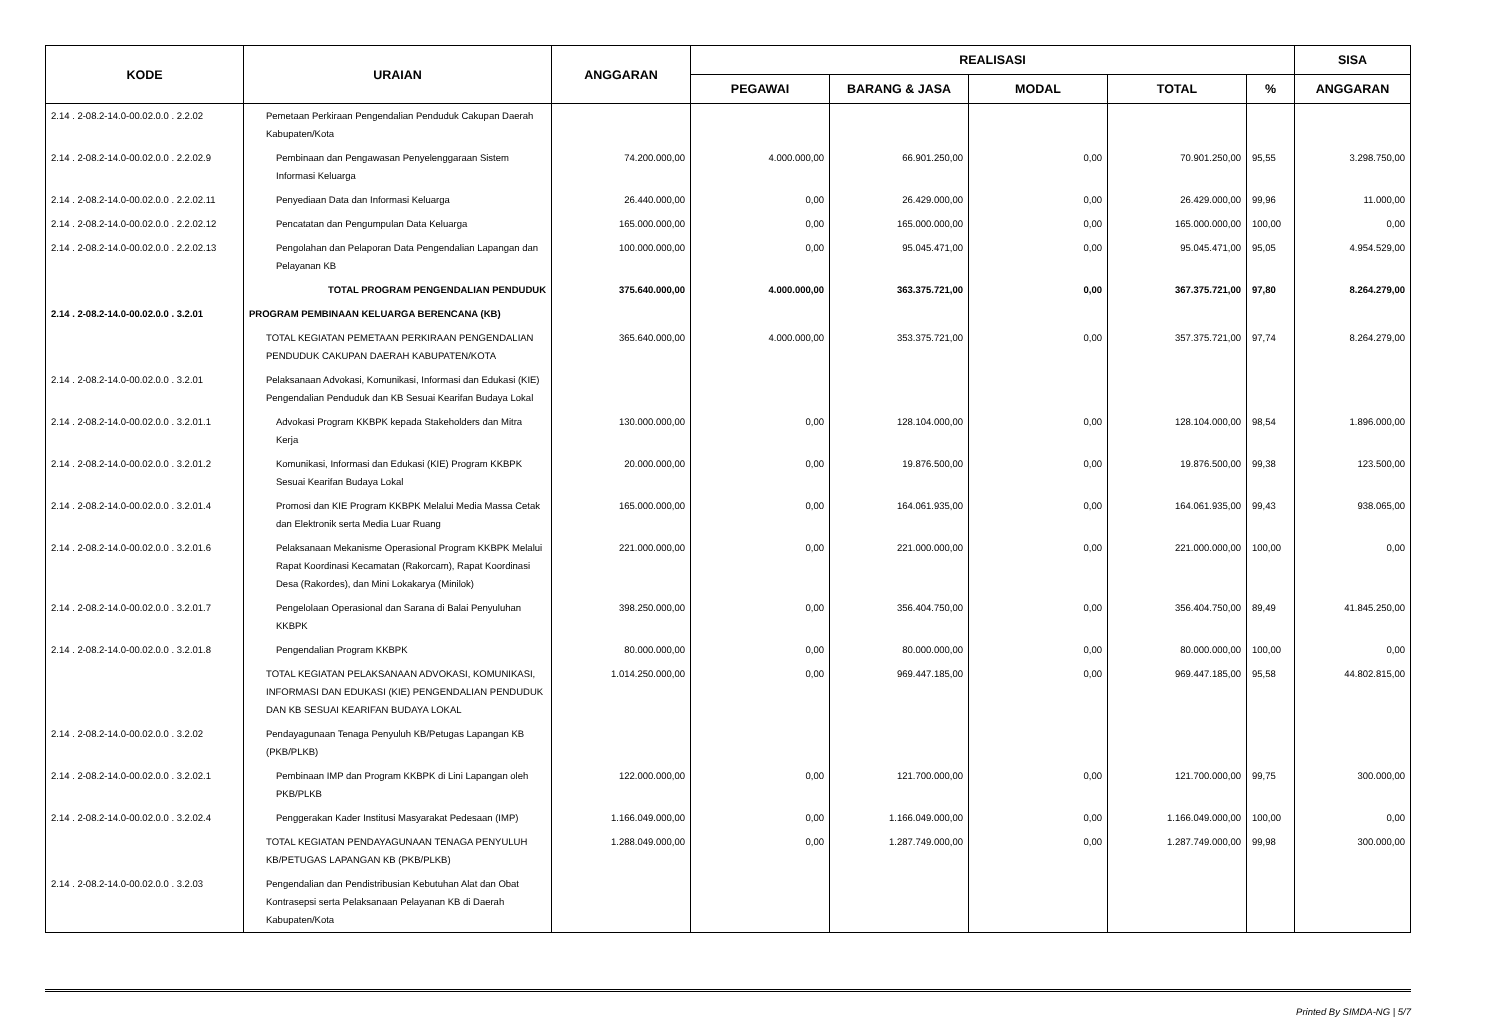| KODE | URAIAN | ANGGARAN | REALISASI | | | | | SISA |
| --- | --- | --- | --- | --- | --- | --- | --- | --- |
| | | | PEGAWAI | BARANG & JASA | MODAL | TOTAL | % | ANGGARAN |
| 2.14 . 2-08.2-14.0-00.02.0.0 . 2.2.02 | Pemetaan Perkiraan Pengendalian Penduduk Cakupan Daerah Kabupaten/Kota | | | | | | | |
| 2.14 . 2-08.2-14.0-00.02.0.0 . 2.2.02.9 | Pembinaan dan Pengawasan Penyelenggaraan Sistem Informasi Keluarga | 74.200.000,00 | 4.000.000,00 | 66.901.250,00 | 0,00 | 70.901.250,00 | 95,55 | 3.298.750,00 |
| 2.14 . 2-08.2-14.0-00.02.0.0 . 2.2.02.11 | Penyediaan Data dan Informasi Keluarga | 26.440.000,00 | 0,00 | 26.429.000,00 | 0,00 | 26.429.000,00 | 99,96 | 11.000,00 |
| 2.14 . 2-08.2-14.0-00.02.0.0 . 2.2.02.12 | Pencatatan dan Pengumpulan Data Keluarga | 165.000.000,00 | 0,00 | 165.000.000,00 | 0,00 | 165.000.000,00 | 100,00 | 0,00 |
| 2.14 . 2-08.2-14.0-00.02.0.0 . 2.2.02.13 | Pengolahan dan Pelaporan Data Pengendalian Lapangan dan Pelayanan KB | 100.000.000,00 | 0,00 | 95.045.471,00 | 0,00 | 95.045.471,00 | 95,05 | 4.954.529,00 |
| | TOTAL PROGRAM PENGENDALIAN PENDUDUK | 375.640.000,00 | 4.000.000,00 | 363.375.721,00 | 0,00 | 367.375.721,00 | 97,80 | 8.264.279,00 |
| 2.14 . 2-08.2-14.0-00.02.0.0 . 3.2.01 | PROGRAM PEMBINAAN KELUARGA BERENCANA (KB) | | | | | | | |
| | TOTAL KEGIATAN PEMETAAN PERKIRAAN PENGENDALIAN PENDUDUK CAKUPAN DAERAH KABUPATEN/KOTA | 365.640.000,00 | 4.000.000,00 | 353.375.721,00 | 0,00 | 357.375.721,00 | 97,74 | 8.264.279,00 |
| 2.14 . 2-08.2-14.0-00.02.0.0 . 3.2.01 | Pelaksanaan Advokasi, Komunikasi, Informasi dan Edukasi (KIE) Pengendalian Penduduk dan KB Sesuai Kearifan Budaya Lokal | | | | | | | |
| 2.14 . 2-08.2-14.0-00.02.0.0 . 3.2.01.1 | Advokasi Program KKBPK kepada Stakeholders dan Mitra Kerja | 130.000.000,00 | 0,00 | 128.104.000,00 | 0,00 | 128.104.000,00 | 98,54 | 1.896.000,00 |
| 2.14 . 2-08.2-14.0-00.02.0.0 . 3.2.01.2 | Komunikasi, Informasi dan Edukasi (KIE) Program KKBPK Sesuai Kearifan Budaya Lokal | 20.000.000,00 | 0,00 | 19.876.500,00 | 0,00 | 19.876.500,00 | 99,38 | 123.500,00 |
| 2.14 . 2-08.2-14.0-00.02.0.0 . 3.2.01.4 | Promosi dan KIE Program KKBPK Melalui Media Massa Cetak dan Elektronik serta Media Luar Ruang | 165.000.000,00 | 0,00 | 164.061.935,00 | 0,00 | 164.061.935,00 | 99,43 | 938.065,00 |
| 2.14 . 2-08.2-14.0-00.02.0.0 . 3.2.01.6 | Pelaksanaan Mekanisme Operasional Program KKBPK Melalui Rapat Koordinasi Kecamatan (Rakorcam), Rapat Koordinasi Desa (Rakordes), dan Mini Lokakarya (Minilok) | 221.000.000,00 | 0,00 | 221.000.000,00 | 0,00 | 221.000.000,00 | 100,00 | 0,00 |
| 2.14 . 2-08.2-14.0-00.02.0.0 . 3.2.01.7 | Pengelolaan Operasional dan Sarana di Balai Penyuluhan KKBPK | 398.250.000,00 | 0,00 | 356.404.750,00 | 0,00 | 356.404.750,00 | 89,49 | 41.845.250,00 |
| 2.14 . 2-08.2-14.0-00.02.0.0 . 3.2.01.8 | Pengendalian Program KKBPK | 80.000.000,00 | 0,00 | 80.000.000,00 | 0,00 | 80.000.000,00 | 100,00 | 0,00 |
| | TOTAL KEGIATAN PELAKSANAAN ADVOKASI, KOMUNIKASI, INFORMASI DAN EDUKASI (KIE) PENGENDALIAN PENDUDUK DAN KB SESUAI KEARIFAN BUDAYA LOKAL | 1.014.250.000,00 | 0,00 | 969.447.185,00 | 0,00 | 969.447.185,00 | 95,58 | 44.802.815,00 |
| 2.14 . 2-08.2-14.0-00.02.0.0 . 3.2.02 | Pendayagunaan Tenaga Penyuluh KB/Petugas Lapangan KB (PKB/PLKB) | | | | | | | |
| 2.14 . 2-08.2-14.0-00.02.0.0 . 3.2.02.1 | Pembinaan IMP dan Program KKBPK di Lini Lapangan oleh PKB/PLKB | 122.000.000,00 | 0,00 | 121.700.000,00 | 0,00 | 121.700.000,00 | 99,75 | 300.000,00 |
| 2.14 . 2-08.2-14.0-00.02.0.0 . 3.2.02.4 | Penggerakan Kader Institusi Masyarakat Pedesaan (IMP) | 1.166.049.000,00 | 0,00 | 1.166.049.000,00 | 0,00 | 1.166.049.000,00 | 100,00 | 0,00 |
| | TOTAL KEGIATAN PENDAYAGUNAAN TENAGA PENYULUH KB/PETUGAS LAPANGAN KB (PKB/PLKB) | 1.288.049.000,00 | 0,00 | 1.287.749.000,00 | 0,00 | 1.287.749.000,00 | 99,98 | 300.000,00 |
| 2.14 . 2-08.2-14.0-00.02.0.0 . 3.2.03 | Pengendalian dan Pendistribusian Kebutuhan Alat dan Obat Kontrasepsi serta Pelaksanaan Pelayanan KB di Daerah Kabupaten/Kota | | | | | | | |
Printed By SIMDA-NG | 5/7